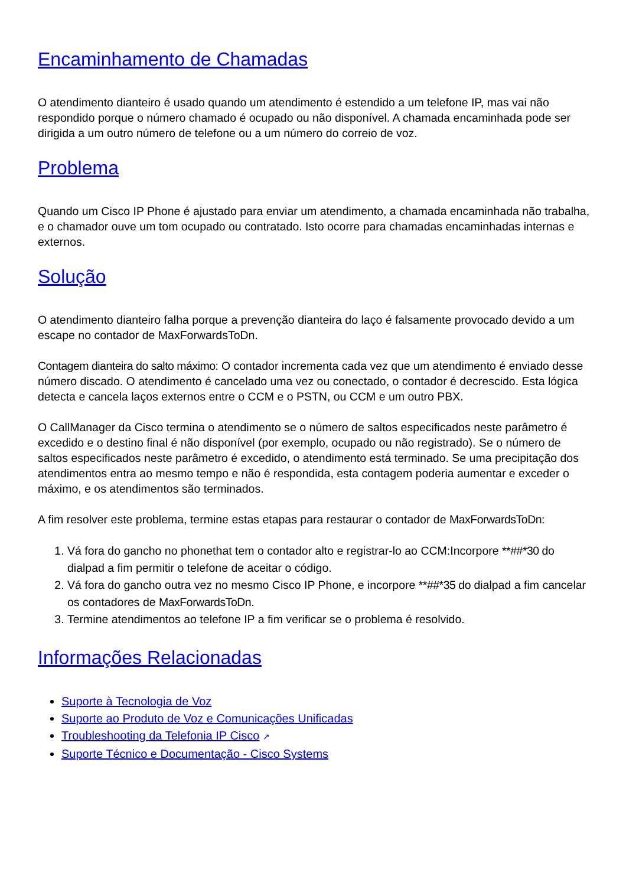Encaminhamento de Chamadas
O atendimento dianteiro é usado quando um atendimento é estendido a um telefone IP, mas vai não respondido porque o número chamado é ocupado ou não disponível. A chamada encaminhada pode ser dirigida a um outro número de telefone ou a um número do correio de voz.
Problema
Quando um Cisco IP Phone é ajustado para enviar um atendimento, a chamada encaminhada não trabalha, e o chamador ouve um tom ocupado ou contratado. Isto ocorre para chamadas encaminhadas internas e externos.
Solução
O atendimento dianteiro falha porque a prevenção dianteira do laço é falsamente provocado devido a um escape no contador de MaxForwardsToDn.
Contagem dianteira do salto máximo: O contador incrementa cada vez que um atendimento é enviado desse número discado. O atendimento é cancelado uma vez ou conectado, o contador é decrescido. Esta lógica detecta e cancela laços externos entre o CCM e o PSTN, ou CCM e um outro PBX.
O CallManager da Cisco termina o atendimento se o número de saltos especificados neste parâmetro é excedido e o destino final é não disponível (por exemplo, ocupado ou não registrado). Se o número de saltos especificados neste parâmetro é excedido, o atendimento está terminado. Se uma precipitação dos atendimentos entra ao mesmo tempo e não é respondida, esta contagem poderia aumentar e exceder o máximo, e os atendimentos são terminados.
A fim resolver este problema, termine estas etapas para restaurar o contador de MaxForwardsToDn:
1. Vá fora do gancho no phonethat tem o contador alto e registrar-lo ao CCM:Incorpore **##*30 do dialpad a fim permitir o telefone de aceitar o código.
2. Vá fora do gancho outra vez no mesmo Cisco IP Phone, e incorpore **##*35 do dialpad a fim cancelar os contadores de MaxForwardsToDn.
3. Termine atendimentos ao telefone IP a fim verificar se o problema é resolvido.
Informações Relacionadas
Suporte à Tecnologia de Voz
Suporte ao Produto de Voz e Comunicações Unificadas
Troubleshooting da Telefonia IP Cisco ↗
Suporte Técnico e Documentação - Cisco Systems